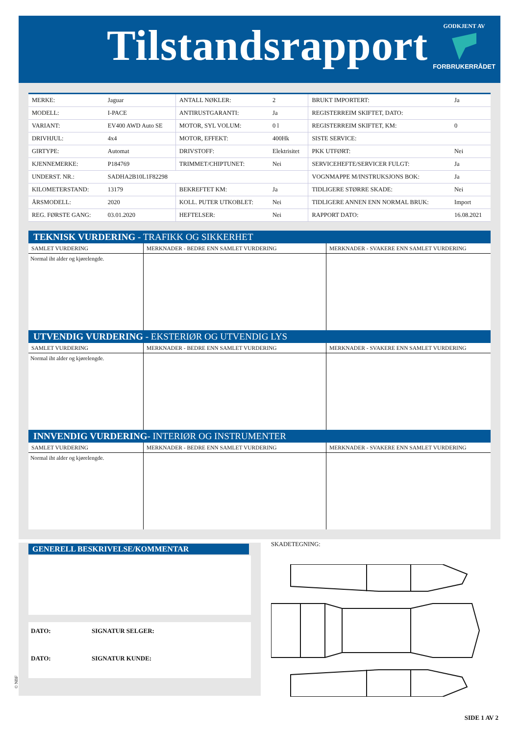Tilstandsrapport
GODKJENT AV
FORBRUKERRÅDET
| MERKE: | Jaguar | ANTALL NØKLER: | 2 | BRUKT IMPORTERT: | Ja |
| MODELL: | I-PACE | ANTIRUSTGARANTI: | Ja | REGISTERREIM SKIFTET, DATO: | |
| VARIANT: | EV400 AWD Auto SE | MOTOR, SYL VOLUM: | 0 l | REGISTERREIM SKIFTET, KM: | 0 |
| DRIVHJUL: | 4x4 | MOTOR, EFFEKT: | 400Hk | SISTE SERVICE: | |
| GIRTYPE: | Automat | DRIVSTOFF: | Elektrisitet | PKK UTFØRT: | Nei |
| KJENNEMERKE: | P184769 | TRIMMET/CHIPTUNET: | Nei | SERVICEHEFTE/SERVICER FULGT: | Ja |
| UNDERST. NR.: | SADHA2B10L1F82298 | | | VOGNMAPPE M/INSTRUKSJONS BOK: | Ja |
| KILOMETERSTAND: | 13179 | BEKREFTET KM: | Ja | TIDLIGERE STØRRE SKADE: | Nei |
| ÅRSMODELL: | 2020 | KOLL. PUTER UTKOBLET: | Nei | TIDLIGERE ANNEN ENN NORMAL BRUK: | Import |
| REG. FØRSTE GANG: | 03.01.2020 | HEFTELSER: | Nei | RAPPORT DATO: | 16.08.2021 |
TEKNISK VURDERING - TRAFIKK OG SIKKERHET
| SAMLET VURDERING | MERKNADER - BEDRE ENN SAMLET VURDERING | MERKNADER - SVAKERE ENN SAMLET VURDERING |
| --- | --- | --- |
| Normal iht alder og kjørelengde. | | |
UTVENDIG VURDERING - EKSTERIØR OG UTVENDIG LYS
| SAMLET VURDERING | MERKNADER - BEDRE ENN SAMLET VURDERING | MERKNADER - SVAKERE ENN SAMLET VURDERING |
| --- | --- | --- |
| Normal iht alder og kjørelengde. | | |
INNVENDIG VURDERING- INTERIØR OG INSTRUMENTER
| SAMLET VURDERING | MERKNADER - BEDRE ENN SAMLET VURDERING | MERKNADER - SVAKERE ENN SAMLET VURDERING |
| --- | --- | --- |
| Normal iht alder og kjørelengde. | | |
GENERELL BESKRIVELSE/KOMMENTAR
DATO: SIGNATUR SELGER:
DATO: SIGNATUR KUNDE:
© NBF
SKADETEGNING:
SIDE 1 AV 2